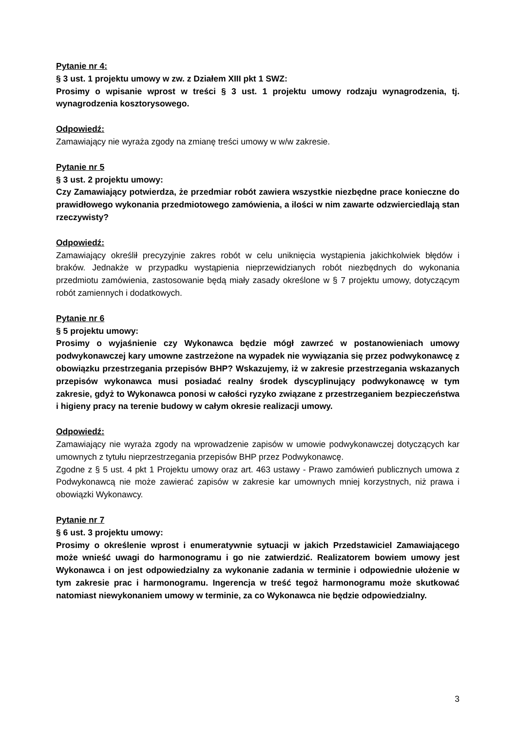Pytanie nr 4:
§ 3 ust. 1 projektu umowy w zw. z Działem XIII pkt 1 SWZ:
Prosimy o wpisanie wprost w treści § 3 ust. 1 projektu umowy rodzaju wynagrodzenia, tj. wynagrodzenia kosztorysowego.
Odpowiedź:
Zamawiający nie wyraża zgody na zmianę treści umowy w w/w zakresie.
Pytanie nr 5
§ 3 ust. 2 projektu umowy:
Czy Zamawiający potwierdza, że przedmiar robót zawiera wszystkie niezbędne prace konieczne do prawidłowego wykonania przedmiotowego zamówienia, a ilości w nim zawarte odzwierciedlają stan rzeczywisty?
Odpowiedź:
Zamawiający określił precyzyjnie zakres robót w celu uniknięcia wystąpienia jakichkolwiek błędów i braków. Jednakże w przypadku wystąpienia nieprzewidzianych robót niezbędnych do wykonania przedmiotu zamówienia, zastosowanie będą miały zasady określone w § 7 projektu umowy, dotyczącym robót zamiennych i dodatkowych.
Pytanie nr 6
§ 5 projektu umowy:
Prosimy o wyjaśnienie czy Wykonawca będzie mógł zawrzeć w postanowieniach umowy podwykonawczej kary umowne zastrzeżone na wypadek nie wywiązania się przez podwykonawcę z obowiązku przestrzegania przepisów BHP? Wskazujemy, iż w zakresie przestrzegania wskazanych przepisów wykonawca musi posiadać realny środek dyscyplinujący podwykonawcę w tym zakresie, gdyż to Wykonawca ponosi w całości ryzyko związane z przestrzeganiem bezpieczeństwa i higieny pracy na terenie budowy w całym okresie realizacji umowy.
Odpowiedź:
Zamawiający nie wyraża zgody na wprowadzenie zapisów w umowie podwykonawczej dotyczących kar umownych z tytułu nieprzestrzegania przepisów BHP przez Podwykonawcę.
Zgodne z § 5 ust. 4 pkt 1 Projektu umowy oraz art. 463 ustawy - Prawo zamówień publicznych umowa z Podwykonawcą nie może zawierać zapisów w zakresie kar umownych mniej korzystnych, niż prawa i obowiązki Wykonawcy.
Pytanie nr 7
§ 6 ust. 3 projektu umowy:
Prosimy o określenie wprost i enumeratywnie sytuacji w jakich Przedstawiciel Zamawiającego może wnieść uwagi do harmonogramu i go nie zatwierdzić. Realizatorem bowiem umowy jest Wykonawca i on jest odpowiedzialny za wykonanie zadania w terminie i odpowiednie ułożenie w tym zakresie prac i harmonogramu. Ingerencja w treść tegoż harmonogramu może skutkować natomiast niewykonaniem umowy w terminie, za co Wykonawca nie będzie odpowiedzialny.
3